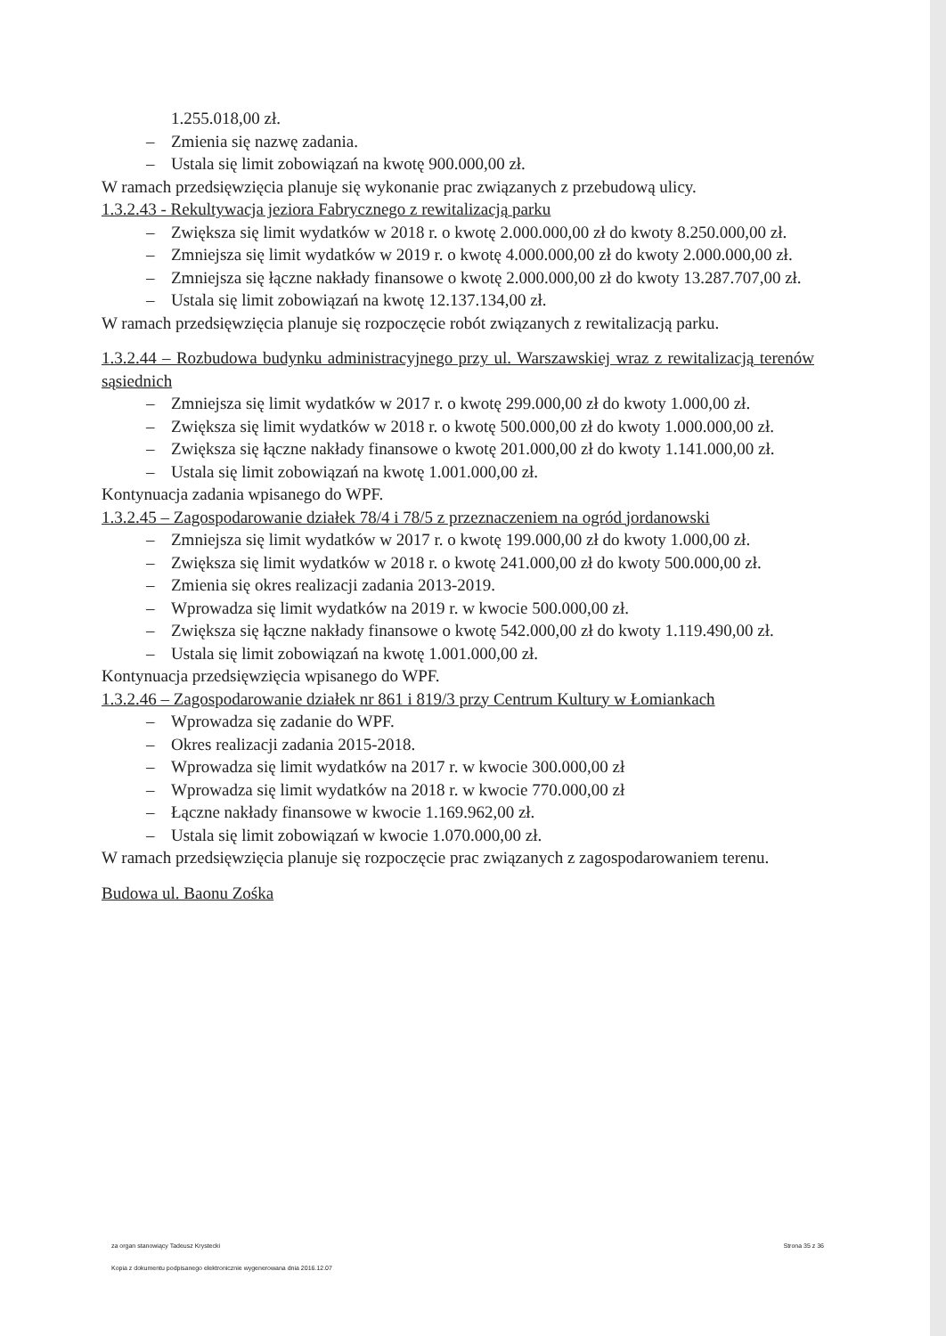1.255.018,00 zł.
– Zmienia się nazwę zadania.
– Ustala się limit zobowiązań na kwotę 900.000,00 zł.
W ramach przedsięwzięcia planuje się wykonanie prac związanych z przebudową ulicy.
1.3.2.43 - Rekultywacja jeziora Fabrycznego z rewitalizacją parku
– Zwiększa się limit wydatków w 2018 r. o kwotę 2.000.000,00 zł do kwoty 8.250.000,00 zł.
– Zmniejsza się limit wydatków w 2019 r. o kwotę 4.000.000,00 zł do kwoty 2.000.000,00 zł.
– Zmniejsza się łączne nakłady finansowe o kwotę 2.000.000,00 zł do kwoty 13.287.707,00 zł.
– Ustala się limit zobowiązań na kwotę 12.137.134,00 zł.
W ramach przedsięwzięcia planuje się rozpoczęcie robót związanych z rewitalizacją parku.
1.3.2.44 – Rozbudowa budynku administracyjnego przy ul. Warszawskiej wraz z rewitalizacją terenów sąsiednich
– Zmniejsza się limit wydatków w 2017 r. o kwotę 299.000,00 zł do kwoty 1.000,00 zł.
– Zwiększa się limit wydatków w 2018 r. o kwotę 500.000,00 zł do kwoty 1.000.000,00 zł.
– Zwiększa się łączne nakłady finansowe o kwotę 201.000,00 zł do kwoty 1.141.000,00 zł.
– Ustala się limit zobowiązań na kwotę 1.001.000,00 zł.
Kontynuacja zadania wpisanego do WPF.
1.3.2.45 – Zagospodarowanie działek 78/4 i 78/5 z przeznaczeniem na ogród jordanowski
– Zmniejsza się limit wydatków w 2017 r. o kwotę 199.000,00 zł do kwoty 1.000,00 zł.
– Zwiększa się limit wydatków w 2018 r. o kwotę 241.000,00 zł do kwoty 500.000,00 zł.
– Zmienia się okres realizacji zadania 2013-2019.
– Wprowadza się limit wydatków na 2019 r. w kwocie 500.000,00 zł.
– Zwiększa się łączne nakłady finansowe o kwotę 542.000,00 zł do kwoty 1.119.490,00 zł.
– Ustala się limit zobowiązań na kwotę 1.001.000,00 zł.
Kontynuacja przedsięwzięcia wpisanego do WPF.
1.3.2.46 – Zagospodarowanie działek nr 861 i 819/3 przy Centrum Kultury w Łomiankach
– Wprowadza się zadanie do WPF.
– Okres realizacji zadania 2015-2018.
– Wprowadza się limit wydatków na 2017 r. w kwocie 300.000,00 zł
– Wprowadza się limit wydatków na 2018 r. w kwocie 770.000,00 zł
– Łączne nakłady finansowe w kwocie 1.169.962,00 zł.
– Ustala się limit zobowiązań w kwocie 1.070.000,00 zł.
W ramach przedsięwzięcia planuje się rozpoczęcie prac związanych z zagospodarowaniem terenu.
Budowa ul. Baonu Zośka
za organ stanowiący Tadeusz Krystecki Strona 35 z 36
Kopia z dokumentu podpisanego elektronicznie wygenerowana dnia 2016.12.07